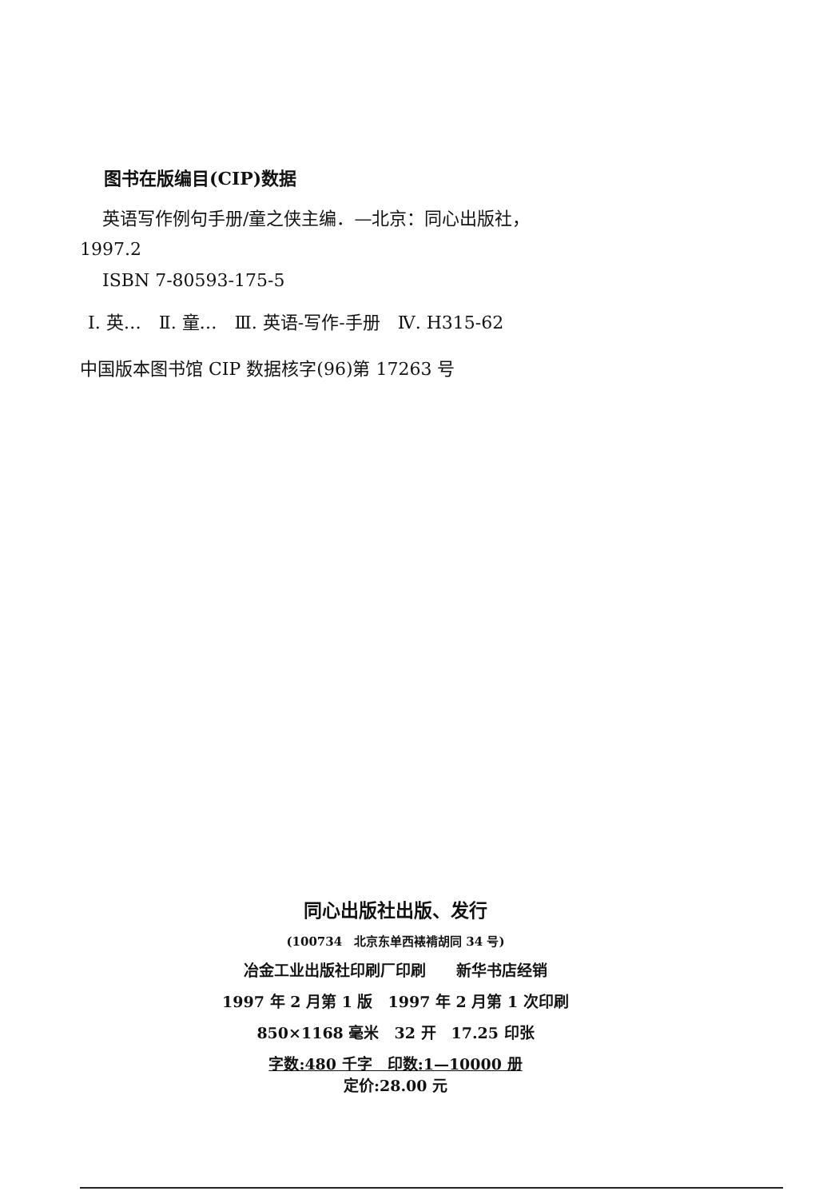图书在版编目(CIP)数据
英语写作例句手册/童之侠主编．—北京：同心出版社，
1997.2
ISBN 7-80593-175-5
Ⅰ. 英…　Ⅱ. 童…　Ⅲ. 英语-写作-手册　Ⅳ. H315-62
中国版本图书馆 CIP 数据核字(96)第 17263 号
同心出版社出版、发行
(100734　北京东单西裱褙胡同 34 号)
冶金工业出版社印刷厂印刷　　新华书店经销
1997 年 2 月第 1 版　1997 年 2 月第 1 次印刷
850×1168 毫米　32 开　17.25 印张
字数:480 千字　印数:1—10000 册
定价:28.00 元